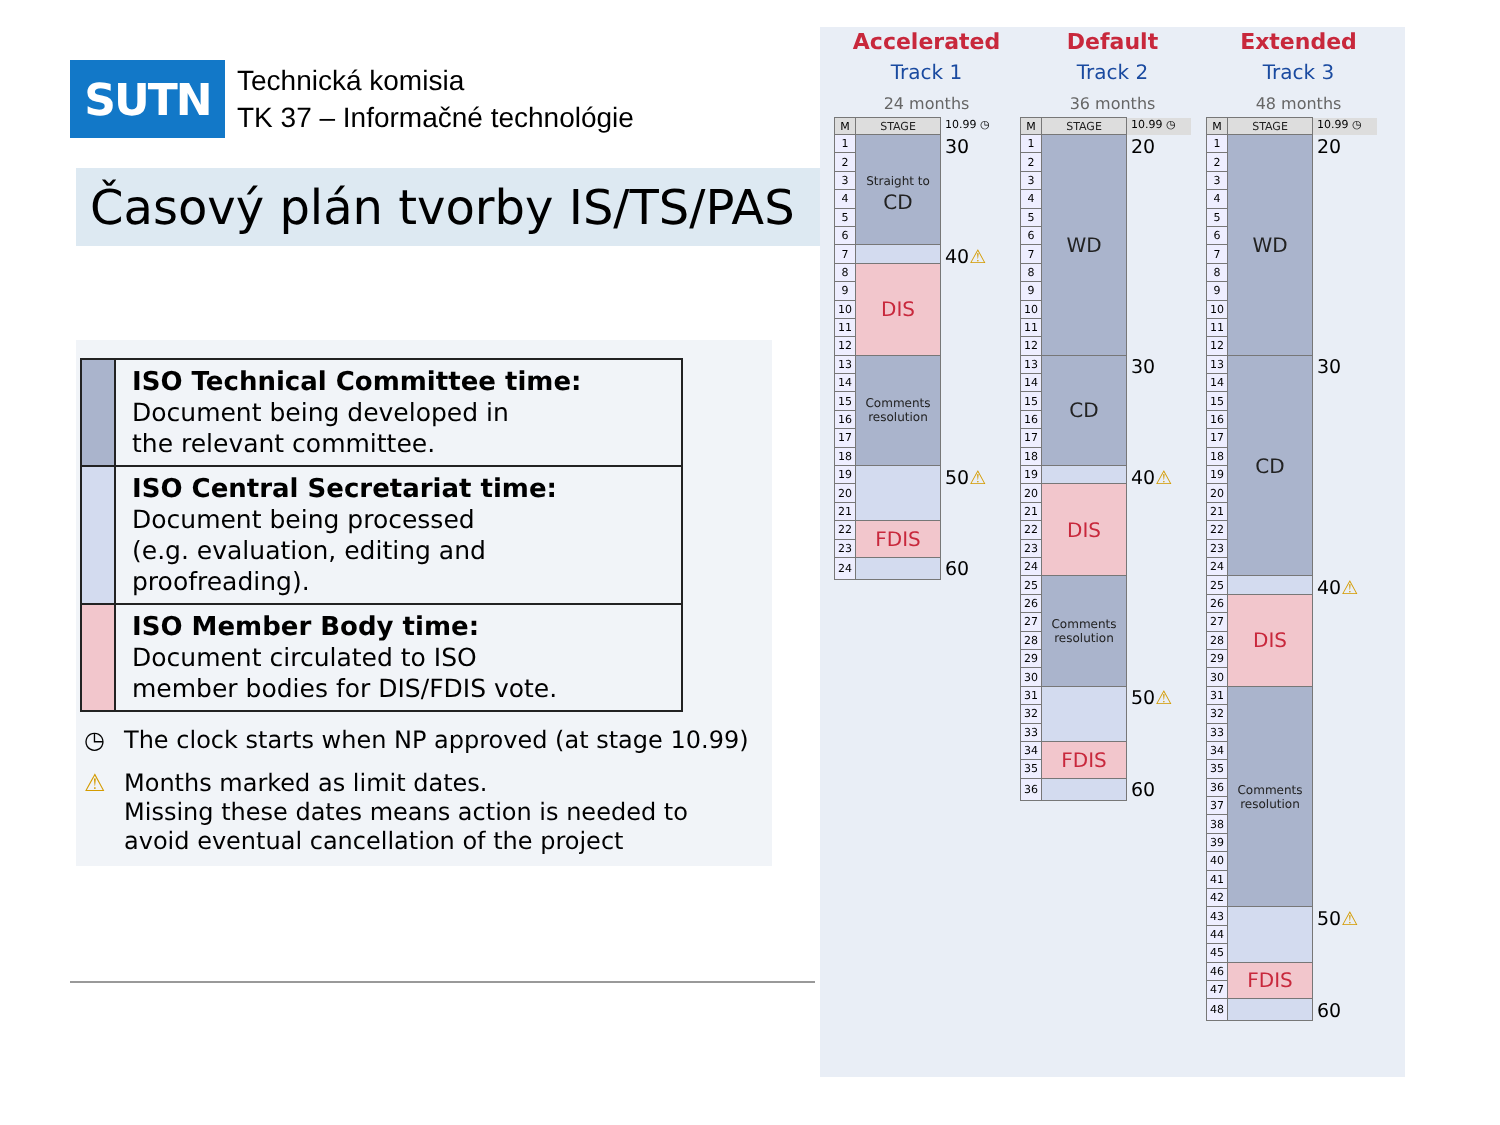SUTN
Technická komisia
TK 37 – Informačné technológie
Časový plán tvorby IS/TS/PAS
| | ISO Technical Committee time: Document being developed in the relevant committee. |
| | ISO Central Secretariat time: Document being processed (e.g. evaluation, editing and proofreading). |
| | ISO Member Body time: Document circulated to ISO member bodies for DIS/FDIS vote. |
◷ The clock starts when NP approved (at stage 10.99)
⚠ Months marked as limit dates.
Missing these dates means action is needed to
avoid eventual cancellation of the project
Accelerated
Track 1
24 months
| M | STAGE | 10.99 ◷ |
| 1 | Straight to CD | 30 |
| 2 | | |
| 3 | | |
| 4 | | |
| 5 | | |
| 6 | | |
| 7 | | 40 ⚠ |
| 8 | DIS | |
| 9 | | |
| 10 | | |
| 11 | | |
| 12 | | |
| 13 | Comments resolution | |
| 14 | | |
| 15 | | |
| 16 | | |
| 17 | | |
| 18 | | |
| 19 | | 50 ⚠ |
| 20 | | |
| 21 | | |
| 22 | FDIS | |
| 23 | | |
| 24 | | 60 |
Default
Track 2
36 months
| M | STAGE | 10.99 ◷ |
| 1 | WD | 20 |
| 2 | | |
| 3 | | |
| 4 | | |
| 5 | | |
| 6 | | |
| 7 | | |
| 8 | | |
| 9 | | |
| 10 | | |
| 11 | | |
| 12 | | |
| 13 | CD | 30 |
| 14 | | |
| 15 | | |
| 16 | | |
| 17 | | |
| 18 | | |
| 19 | | 40 ⚠ |
| 20 | DIS | |
| 21 | | |
| 22 | | |
| 23 | | |
| 24 | | |
| 25 | Comments resolution | |
| 26 | | |
| 27 | | |
| 28 | | |
| 29 | | |
| 30 | | |
| 31 | | 50 ⚠ |
| 32 | | |
| 33 | | |
| 34 | FDIS | |
| 35 | | |
| 36 | | 60 |
Extended
Track 3
48 months
| M | STAGE | 10.99 ◷ |
| 1 | WD | 20 |
| 2 | | |
| 3 | | |
| 4 | | |
| 5 | | |
| 6 | | |
| 7 | | |
| 8 | | |
| 9 | | |
| 10 | | |
| 11 | | |
| 12 | | |
| 13 | CD | 30 |
| 14 | | |
| 15 | | |
| 16 | | |
| 17 | | |
| 18 | | |
| 19 | | |
| 20 | | |
| 21 | | |
| 22 | | |
| 23 | | |
| 24 | | |
| 25 | | 40 ⚠ |
| 26 | DIS | |
| 27 | | |
| 28 | | |
| 29 | | |
| 30 | | |
| 31 | Comments resolution | |
| 32 | | |
| 33 | | |
| 34 | | |
| 35 | | |
| 36 | | |
| 37 | | |
| 38 | | |
| 39 | | |
| 40 | | |
| 41 | | |
| 42 | | |
| 43 | | 50 ⚠ |
| 44 | | |
| 45 | | |
| 46 | FDIS | |
| 47 | | |
| 48 | | 60 |